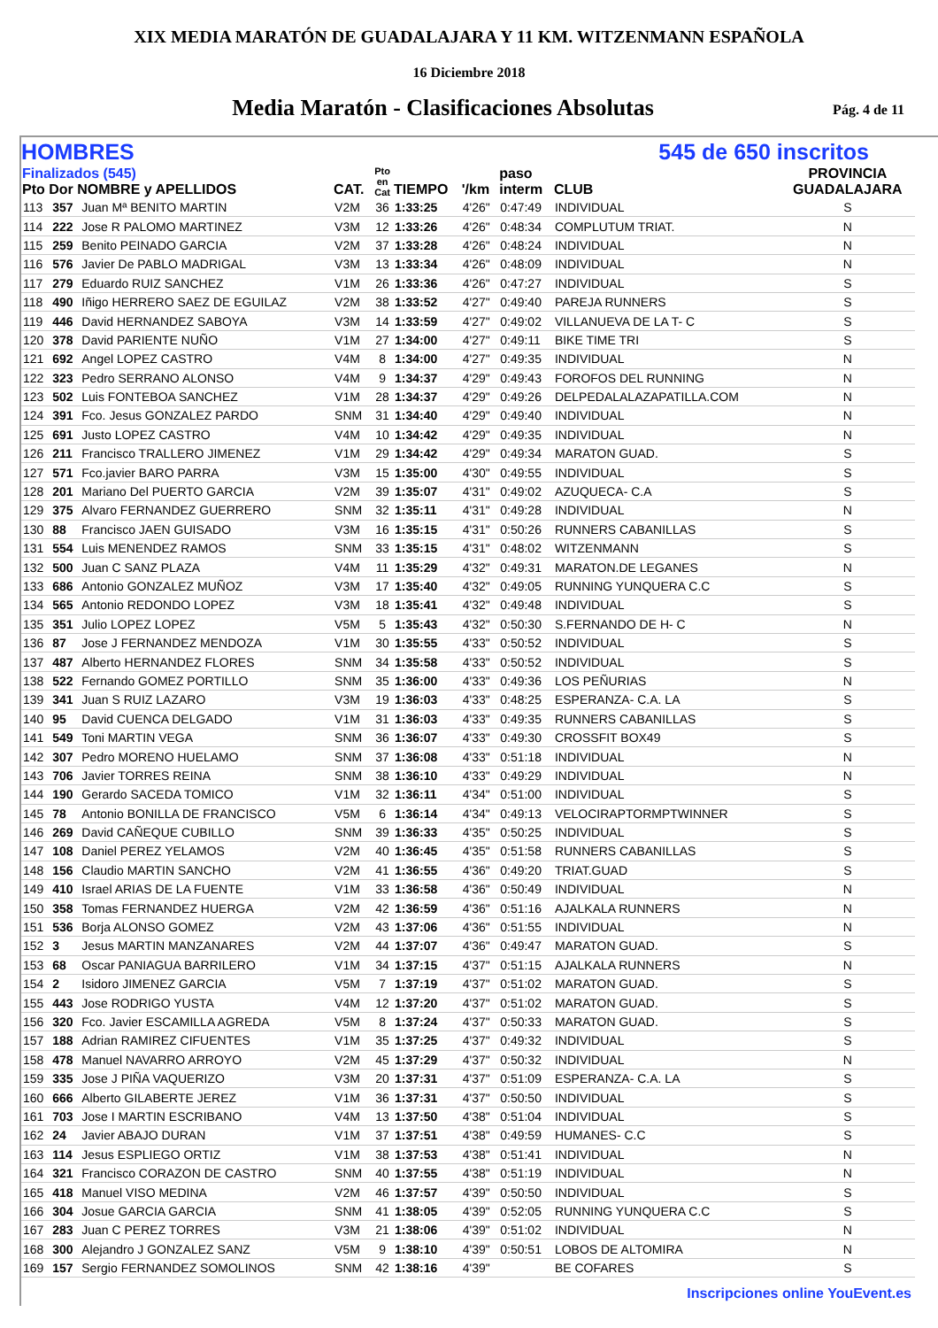XIX MEDIA MARATÓN DE GUADALAJARA Y 11 KM. WITZENMANN ESPAÑOLA
16 Diciembre 2018
Media Maratón - Clasificaciones Absolutas Pág. 4 de 11
HOMBRES 545 de 650 inscritos
| Finalizados (545) Pto Dor NOMBRE y APELLIDOS | | | CAT. | Pto en Cat | TIEMPO | '/km | paso interm | CLUB | PROVINCIA GUADALAJARA |
| --- | --- | --- | --- | --- | --- | --- | --- | --- | --- |
| 113 | 357 | Juan Mª BENITO MARTIN | V2M | 36 | 1:33:25 | 4'26" | 0:47:49 | INDIVIDUAL | S |
| 114 | 222 | Jose R PALOMO MARTINEZ | V3M | 12 | 1:33:26 | 4'26" | 0:48:34 | COMPLUTUM TRIAT. | N |
| 115 | 259 | Benito PEINADO GARCIA | V2M | 37 | 1:33:28 | 4'26" | 0:48:24 | INDIVIDUAL | N |
| 116 | 576 | Javier De PABLO MADRIGAL | V3M | 13 | 1:33:34 | 4'26" | 0:48:09 | INDIVIDUAL | N |
| 117 | 279 | Eduardo RUIZ SANCHEZ | V1M | 26 | 1:33:36 | 4'26" | 0:47:27 | INDIVIDUAL | S |
| 118 | 490 | Iñigo HERRERO SAEZ DE EGUILAZ | V2M | 38 | 1:33:52 | 4'27" | 0:49:40 | PAREJA RUNNERS | S |
| 119 | 446 | David HERNANDEZ SABOYA | V3M | 14 | 1:33:59 | 4'27" | 0:49:02 | VILLANUEVA DE LA T- C | S |
| 120 | 378 | David PARIENTE NUÑO | V1M | 27 | 1:34:00 | 4'27" | 0:49:11 | BIKE TIME TRI | S |
| 121 | 692 | Angel LOPEZ CASTRO | V4M | 8 | 1:34:00 | 4'27" | 0:49:35 | INDIVIDUAL | N |
| 122 | 323 | Pedro SERRANO ALONSO | V4M | 9 | 1:34:37 | 4'29" | 0:49:43 | FOROFOS DEL RUNNING | N |
| 123 | 502 | Luis FONTEBOA SANCHEZ | V1M | 28 | 1:34:37 | 4'29" | 0:49:26 | DELPEDALALAZAPATILLA.COM | N |
| 124 | 391 | Fco. Jesus GONZALEZ PARDO | SNM | 31 | 1:34:40 | 4'29" | 0:49:40 | INDIVIDUAL | N |
| 125 | 691 | Justo LOPEZ CASTRO | V4M | 10 | 1:34:42 | 4'29" | 0:49:35 | INDIVIDUAL | N |
| 126 | 211 | Francisco TRALLERO JIMENEZ | V1M | 29 | 1:34:42 | 4'29" | 0:49:34 | MARATON GUAD. | S |
| 127 | 571 | Fco.javier BARO PARRA | V3M | 15 | 1:35:00 | 4'30" | 0:49:55 | INDIVIDUAL | S |
| 128 | 201 | Mariano Del PUERTO GARCIA | V2M | 39 | 1:35:07 | 4'31" | 0:49:02 | AZUQUECA- C.A | S |
| 129 | 375 | Alvaro FERNANDEZ GUERRERO | SNM | 32 | 1:35:11 | 4'31" | 0:49:28 | INDIVIDUAL | N |
| 130 | 88 | Francisco JAEN GUISADO | V3M | 16 | 1:35:15 | 4'31" | 0:50:26 | RUNNERS CABANILLAS | S |
| 131 | 554 | Luis MENENDEZ RAMOS | SNM | 33 | 1:35:15 | 4'31" | 0:48:02 | WITZENMANN | S |
| 132 | 500 | Juan C SANZ PLAZA | V4M | 11 | 1:35:29 | 4'32" | 0:49:31 | MARATON.DE LEGANES | N |
| 133 | 686 | Antonio GONZALEZ MUÑOZ | V3M | 17 | 1:35:40 | 4'32" | 0:49:05 | RUNNING YUNQUERA C.C | S |
| 134 | 565 | Antonio REDONDO LOPEZ | V3M | 18 | 1:35:41 | 4'32" | 0:49:48 | INDIVIDUAL | S |
| 135 | 351 | Julio LOPEZ LOPEZ | V5M | 5 | 1:35:43 | 4'32" | 0:50:30 | S.FERNANDO DE H- C | N |
| 136 | 87 | Jose J FERNANDEZ MENDOZA | V1M | 30 | 1:35:55 | 4'33" | 0:50:52 | INDIVIDUAL | S |
| 137 | 487 | Alberto HERNANDEZ FLORES | SNM | 34 | 1:35:58 | 4'33" | 0:50:52 | INDIVIDUAL | S |
| 138 | 522 | Fernando GOMEZ PORTILLO | SNM | 35 | 1:36:00 | 4'33" | 0:49:36 | LOS PEÑURIAS | N |
| 139 | 341 | Juan S RUIZ LAZARO | V3M | 19 | 1:36:03 | 4'33" | 0:48:25 | ESPERANZA- C.A. LA | S |
| 140 | 95 | David CUENCA DELGADO | V1M | 31 | 1:36:03 | 4'33" | 0:49:35 | RUNNERS CABANILLAS | S |
| 141 | 549 | Toni MARTIN VEGA | SNM | 36 | 1:36:07 | 4'33" | 0:49:30 | CROSSFIT BOX49 | S |
| 142 | 307 | Pedro MORENO HUELAMO | SNM | 37 | 1:36:08 | 4'33" | 0:51:18 | INDIVIDUAL | N |
| 143 | 706 | Javier TORRES REINA | SNM | 38 | 1:36:10 | 4'33" | 0:49:29 | INDIVIDUAL | N |
| 144 | 190 | Gerardo SACEDA TOMICO | V1M | 32 | 1:36:11 | 4'34" | 0:51:00 | INDIVIDUAL | S |
| 145 | 78 | Antonio BONILLA DE FRANCISCO | V5M | 6 | 1:36:14 | 4'34" | 0:49:13 | VELOCIRAPTORMPTWINNER | S |
| 146 | 269 | David CAÑEQUE CUBILLO | SNM | 39 | 1:36:33 | 4'35" | 0:50:25 | INDIVIDUAL | S |
| 147 | 108 | Daniel PEREZ YELAMOS | V2M | 40 | 1:36:45 | 4'35" | 0:51:58 | RUNNERS CABANILLAS | S |
| 148 | 156 | Claudio MARTIN SANCHO | V2M | 41 | 1:36:55 | 4'36" | 0:49:20 | TRIAT.GUAD | S |
| 149 | 410 | Israel ARIAS DE LA FUENTE | V1M | 33 | 1:36:58 | 4'36" | 0:50:49 | INDIVIDUAL | N |
| 150 | 358 | Tomas FERNANDEZ HUERGA | V2M | 42 | 1:36:59 | 4'36" | 0:51:16 | AJALKALA RUNNERS | N |
| 151 | 536 | Borja ALONSO GOMEZ | V2M | 43 | 1:37:06 | 4'36" | 0:51:55 | INDIVIDUAL | N |
| 152 | 3 | Jesus MARTIN MANZANARES | V2M | 44 | 1:37:07 | 4'36" | 0:49:47 | MARATON GUAD. | S |
| 153 | 68 | Oscar PANIAGUA BARRILERO | V1M | 34 | 1:37:15 | 4'37" | 0:51:15 | AJALKALA RUNNERS | N |
| 154 | 2 | Isidoro JIMENEZ GARCIA | V5M | 7 | 1:37:19 | 4'37" | 0:51:02 | MARATON GUAD. | S |
| 155 | 443 | Jose RODRIGO YUSTA | V4M | 12 | 1:37:20 | 4'37" | 0:51:02 | MARATON GUAD. | S |
| 156 | 320 | Fco. Javier ESCAMILLA AGREDA | V5M | 8 | 1:37:24 | 4'37" | 0:50:33 | MARATON GUAD. | S |
| 157 | 188 | Adrian RAMIREZ CIFUENTES | V1M | 35 | 1:37:25 | 4'37" | 0:49:32 | INDIVIDUAL | S |
| 158 | 478 | Manuel NAVARRO ARROYO | V2M | 45 | 1:37:29 | 4'37" | 0:50:32 | INDIVIDUAL | N |
| 159 | 335 | Jose J PIÑA VAQUERIZO | V3M | 20 | 1:37:31 | 4'37" | 0:51:09 | ESPERANZA- C.A. LA | S |
| 160 | 666 | Alberto GILABERTE JEREZ | V1M | 36 | 1:37:31 | 4'37" | 0:50:50 | INDIVIDUAL | S |
| 161 | 703 | Jose I MARTIN ESCRIBANO | V4M | 13 | 1:37:50 | 4'38" | 0:51:04 | INDIVIDUAL | S |
| 162 | 24 | Javier ABAJO DURAN | V1M | 37 | 1:37:51 | 4'38" | 0:49:59 | HUMANES- C.C | S |
| 163 | 114 | Jesus ESPLIEGO ORTIZ | V1M | 38 | 1:37:53 | 4'38" | 0:51:41 | INDIVIDUAL | N |
| 164 | 321 | Francisco CORAZON DE CASTRO | SNM | 40 | 1:37:55 | 4'38" | 0:51:19 | INDIVIDUAL | N |
| 165 | 418 | Manuel VISO MEDINA | V2M | 46 | 1:37:57 | 4'39" | 0:50:50 | INDIVIDUAL | S |
| 166 | 304 | Josue GARCIA GARCIA | SNM | 41 | 1:38:05 | 4'39" | 0:52:05 | RUNNING YUNQUERA C.C | S |
| 167 | 283 | Juan C PEREZ TORRES | V3M | 21 | 1:38:06 | 4'39" | 0:51:02 | INDIVIDUAL | N |
| 168 | 300 | Alejandro J GONZALEZ SANZ | V5M | 9 | 1:38:10 | 4'39" | 0:50:51 | LOBOS DE ALTOMIRA | N |
| 169 | 157 | Sergio FERNANDEZ SOMOLINOS | SNM | 42 | 1:38:16 | 4'39" | | BE COFARES | S |
Inscripciones online YouEvent.es